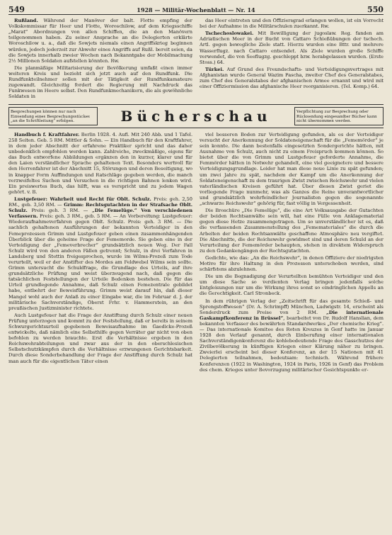549 1928 — Militär-Wochenblatt — Nr. 14 550
Rußland. Während der Manöver der balt. Flotte empfing der Volkskommissar für Heer und Flotte, Woroschilow, auf dem Kriegsschiffe „Marat“ Abordnungen von allen Schiffen, die an den Manövern teilgenommen haben. Zu seiner Ansprache an die Delegierten erklärte Woroschilow u. a., daß die Sowjets niemals einen Angriffskrieg beginnen würden, jedoch jederzeit zur Abwehr eines Angriffs auf Rußl. bereit seien, da die Sowjets innerhalb zweier Wochen nach Bekanntgabe der Mobilmachung 2½ Millionen Soldaten aufstellen könnten. Rw.
Die planmäßige Militarisierung der Bevölkerung umfaßt einen immer weiteren Kreis und bezieht sich jetzt auch auf den Rundfunk. Die Rundfunkteilnehmer sollen mit der Tätigkeit der Rundfunkamateure zugewandt. Gleichzeitig fordert die Regierung mit Nachdruck das Funkwesen im Heere selbst. Den Rundfunkmechanikern, die als gewöhnliche Soldaten in
das Heer eintreten und den Offiziersgrad erlangen wollen, ist ein Vorrecht bei der Aufnahme in die Militärschulen zuerkannt. Rw.
Tschechoslowakei. Mit Bewilligung der jugoslaw. Reg. fanden am Adriatischen Meer in der Bucht von Cattaro Schießübungen der tschech. Artl. gegen bewegliche Ziele statt. Hierzu wurden eine Bttr. und mehrere Wasserflugz. nach Cattaro entsendet. Als Ziele wurden große Schiffe verwendet, die von Seeflugzg. geschleppt bzw. herabgelassen wurden. (Erste Stoss.) 64.
Türkei. Auf Grund des Freundschafts- und Verteidigungsvertrages mit Afghanistan wurde General Wazim Pascha, zweiter Chef des Generalstabes, zum Chef des Generalstabes der afghanischen Armee ernannt und wird mit einer Offiziermission das afghanische Heer reorganisieren. (Tel. Komp.) 64.
Besprechungen können nur nach Einsendung eines Besprechungsstückes „an die Schriftleitung“ erfolgen.
Bücherschau
Verpflichtung zur Besprechung oder Rücksendung eingesandter Bücher kann nicht übernommen werden.
Handbuch f. Kraftfahrer. Berlin 1928. 4. Aufl. Mit 240 Abb. und 1 Tafel. 258 Seiten. Geb. 5 RM. Mittler & Sohn. — Ein Handbuch für den Kraftfahrer, in dem jeder Abschnitt der erfahrene Praktiker spricht und das daher unbedenklich empfohlen werden kann. Zahlreiche, zweckmäßige, eigens für das Buch entworfene Abbildungen ergänzen den in kurzer, klarer und für den Laien verständlicher Sprache gehaltenen Text. Besonders wertvoll für den Herrenfahrer ist der Abschnitt 15, Störungen und deren Beseitigung, wo in knapper Form Auffindungen und Ratschläge gegeben werden, die manch verzweifeltes Suchen und Versuchen in die richtigen Bahnen lenken wird. Ein preiswertes Buch, das hilft, was es verspricht und zu jedem Wagen gehört. v. B.
Lustgefeuer: Wahrheit und Recht für Oblt. Schulz. Preis: geh. 2,50 RM., geb. 3,50 RM. — Grimm: Rechtsgutachten in der Strafsache Oblt. Schulz. Preis: geh. 3 RM. — „Die Femelüge.“ Von verschiedenen Verfassern. Preis: geh. 3 RM., geb. 5 RM. — An Vorbereitung: Lustgefeuer: Wiederaufnahmeverfahren gegen Oblt. Schulz. Preis: geh. 3 RM. — Die sachlich gehaltenen Ausführungen der bekannten Verteidiger in den Femeprozessen Grimm und Lustgefeuer geben einen zusammenhängenden Überblick über die geheime Frage der Fememorde. Sie geben eine in der Verteidigung der „Femeverbrecher“ grundsätzlich neuen Weg. Der Fall Schulz wird von den anderen Fällen getrennt; Schulz, in drei Verfahren in Landsberg und Stettin freigesprochen, wurde im Wilms-Prozeß zum Tode verurteilt, weil er der Anstifter des Mordes am Feldwebel Wilms sein sollte. Grimm untersucht die Schuldfrage, die Grundlage des Urteils, auf ihre grundsätzliche Prüfung und weist überzeugend nach, daß gegen die tatsächlichen Feststellungen der Urteile Bedenken bestehen. Die für das Urteil grundlegende Annahme, daß Schulz einen Femezentrale gebildet habe, entbehrt der Beweisführung. Grimm weist darauf hin, daß dieser Mangel wohl auch der Anlaß zu einer Eingabe war, die im Februar d. J. der militärische Sachverständige, Oberst Frhr. v. Hammerstein, an den preußischen Justizminister richtete.
Auch Lustgefeuer hat die Frage der Anstiftung durch Schulz einer neuen Prüfung unterzogen und kommt zu der Feststellung, daß er bereits in seinem Schwurgerichtsurteil gegebenen Beweisaufnahme im Gaedicke-Prozeß entwickelte, daß nämlich eine Selbsthilfe gegen Verräter gar nicht von oben befohlen zu werden brauchte. Erst die Verhältnisse ergeben in den Reichswehrabteilungen und zwar aus der in den oberschlesischen Selbstschutzkämpfen durch die Verhältnisse erzwungenen Gerichtsbarkeit. Durch diese Sonderbehandlung der Frage der Anstiftung durch Schulz hat man auch für die eigentlichen Täter einen
viel besseren Boden zur Verteidigung gefunden, als es der Verteidiger versucht der Anerkennung der Soldateneigenschaft für die „Fememörder“ je sein konnte. Die dann bestenfalls eingesetzten Sondergerichte hätten, mit Ausnahme von Schulz, auch nicht zu einem Freispruch kommen können. So bietet über die von Grimm und Lustgefeuer geforderte Annahme, die Femmörder hätten in Notwehr gehandelt, eine viel geeignetere und bessere Verteidigungsgrundlage. Leider hat man diese neue Linie zu spät gefunden; um zwei Jahre zu spät, nachdem der Kampf um die Anerkennung der Soldateneigenschaft zu dem traurigen Zwist zwischen Reichswehr und vielen vaterländischen Kreisen geführt hat. Über diesen Zwist geriet die vorliegende Frage nunmehr, was als Ganzes die Reine unverantwortlicher und grundsätzlich wehrfeindlicher Journalisten gegen die sogenannte „schwarze Reichswehr“ gehörig für, fast völlig in Vergessenheit.
Die Broschüre „Die Femelüge“, die eine Art Volksausgabe der Gutachten der beiden Rechtsanwälte sein will, hat eine Fülle von Anklagematerial gegen diese Hetze zusammengetragen. Um so unverständlicher ist es, daß die verfassenden Zusammenstellung des „Fememateriales“ die durch die Arbeiten der beiden Rechtsanwälte geschaffene Atmosphäre neu vergiftet. Die Abschnitte, die der Reichswehr gewidmet sind und deren Schuld an der Verurteilung der Fememörder behaupten, stehen in direktem Widerspruch zu den Gedankengängen der Rechtsgutachten.
Gedichte, wie das: „An die Reichswehr“, in denen Offiziere der niedrigsten Motive für ihre Haltung in den Prozessen unterschoben werden, sind schärfstens abzulehnen.
Die um die Begnadigung der Verurteilten bemühten Verteidiger und den um diese Sache so verdienten Verlag bringen jedenfalls solche Entgleisungen nur um die Wirkung ihres sonst so eindringlichen Appells an die Gerechtigkeit. Carl Stronbeck.
In dem rührigen Verlag der „Zeitschrift für das gesamte Schieß- und Sprengstoffwesen“ (Dr. A. Schrimpff) München, Ludwigstr. 14, erscheint als Sonderdruck zum Preise von 2 RM. „Die internationale Gaskampfkonferenz in Brüssel“, bearbeitet von Dr. Rudolf Hanslian, dem bekannten Verfasser des bewährten Standardwerkes „Der chemische Krieg“. — Das internationale Komitee des Roten Kreuzes in Genf hatte im Januar 1928 den Verlauf genannt, durch Einberufung einer internationalen Sachverständigenkonferenz die kohlebedeutende Frage des Gasschutzes der Zivilbevölkerung in künftigen Kriegen einer Klärung näher zu bringen. Zweierlei erscheint bei dieser Konferenz, an der 15 Nationen mit 41 Delegierten teilnahmen, bedeutsam: technisch. Während frühere Konferenzen (1922 in Washington, 1924 in Paris, 1926 in Genf) das Problem des chem. Krieges unter Bevorzugung militärischer Gesichtspunkte er-